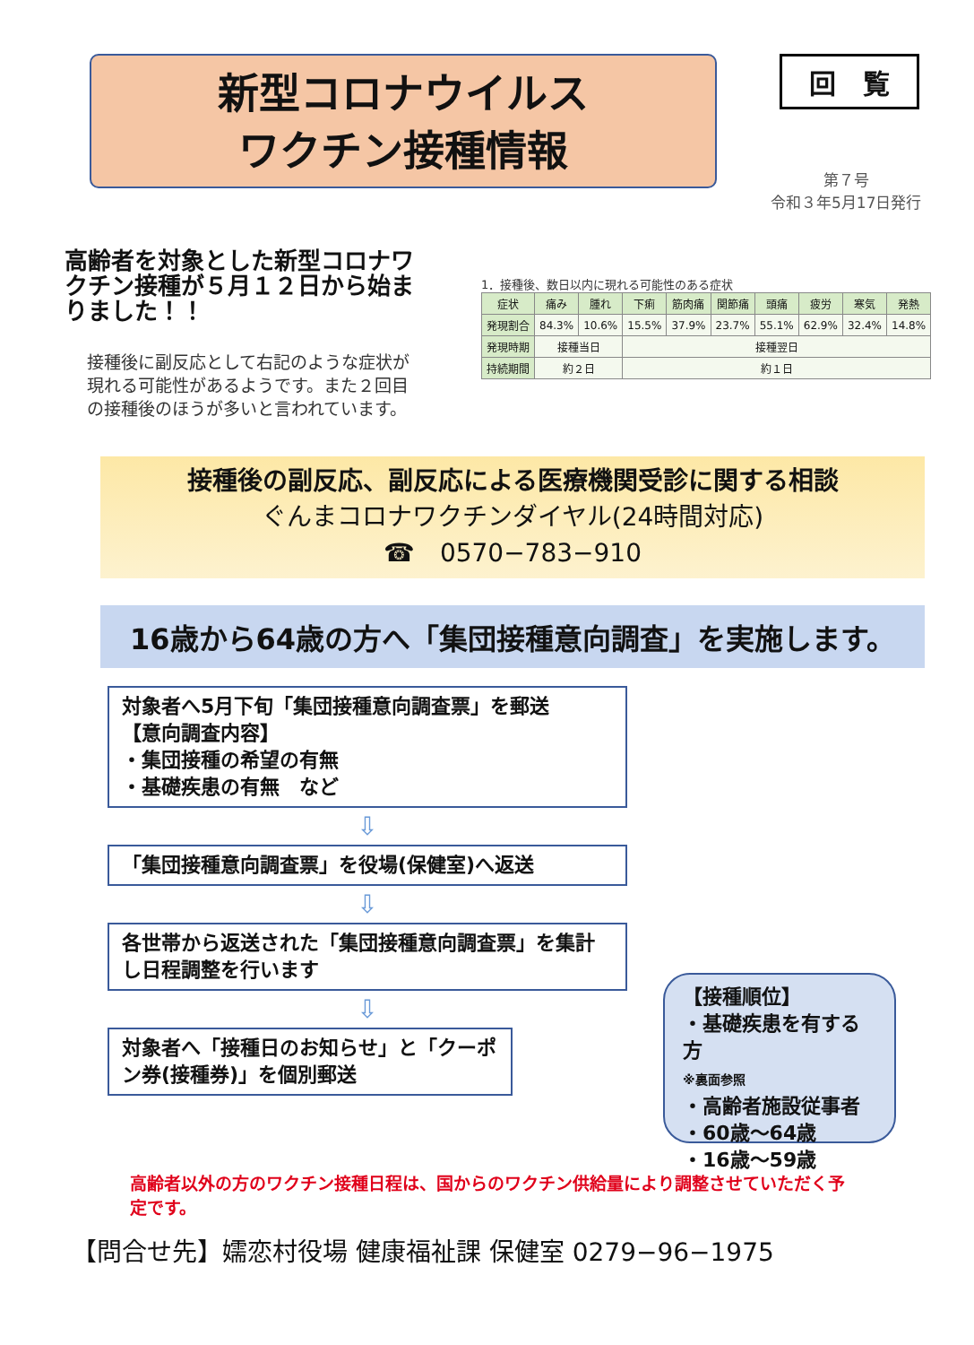新型コロナウイルス
ワクチン接種情報
回　覧
第７号
令和３年5月17日発行
高齢者を対象とした新型コロナワクチン接種が５月１２日から始まりました！！
接種後に副反応として右記のような症状が現れる可能性があるようです。また２回目の接種後のほうが多いと言われています。
1．接種後、数日以内に現れる可能性のある症状
| 症状 | 痛み | 腫れ | 下痢 | 筋肉痛 | 関節痛 | 頭痛 | 疲労 | 寒気 | 発熱 |
| --- | --- | --- | --- | --- | --- | --- | --- | --- | --- |
| 発現割合 | 84.3% | 10.6% | 15.5% | 37.9% | 23.7% | 55.1% | 62.9% | 32.4% | 14.8% |
| 発現時期 | 接種当日 | | 接種翌日 | | | | | | |
| 持続期間 | 約２日 | | 約１日 | | | | | | |
接種後の副反応、副反応による医療機関受診に関する相談
ぐんまコロナワクチンダイヤル(24時間対応)
☎　0570−783−910
16歳から64歳の方へ「集団接種意向調査」を実施します。
対象者へ5月下旬「集団接種意向調査票」を郵送
【意向調査内容】
・集団接種の希望の有無
・基礎疾患の有無　など
⇩
「集団接種意向調査票」を役場(保健室)へ返送
⇩
各世帯から返送された「集団接種意向調査票」を集計し日程調整を行います
⇩
対象者へ「接種日のお知らせ」と「クーポン券(接種券)」を個別郵送
【接種順位】
・基礎疾患を有する方
※裏面参照
・高齢者施設従事者
・60歳～64歳
・16歳～59歳
高齢者以外の方のワクチン接種日程は、国からのワクチン供給量により調整させていただく予定です。
【問合せ先】嬬恋村役場 健康福祉課 保健室 0279−96−1975